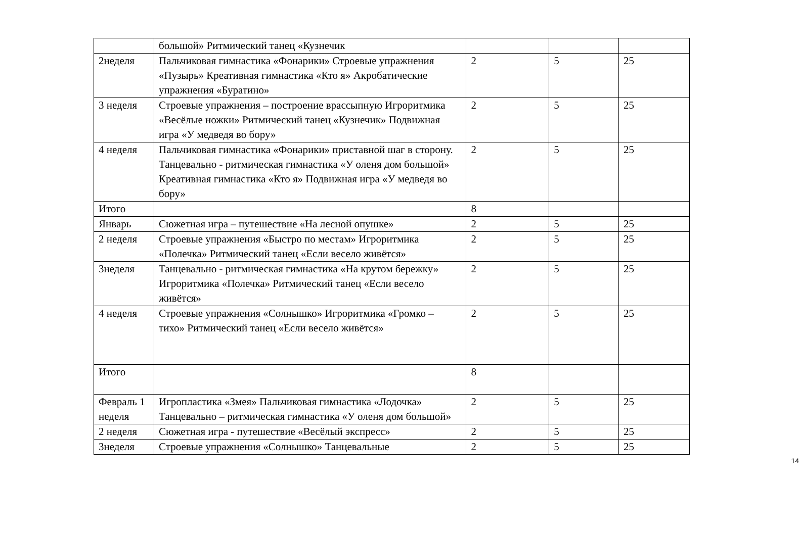| | большой» Ритмический танец «Кузнечик | | | |
| 2неделя | Пальчиковая гимнастика «Фонарики» Строевые упражнения «Пузырь» Креативная гимнастика «Кто я» Акробатические упражнения «Буратино» | 2 | 5 | 25 |
| 3 неделя | Строевые упражнения – построение врассыпную Игроритмика «Весёлые ножки» Ритмический танец «Кузнечик» Подвижная игра «У медведя во бору» | 2 | 5 | 25 |
| 4 неделя | Пальчиковая гимнастика «Фонарики» приставной шаг в сторону. Танцевально - ритмическая гимнастика «У оленя дом большой» Креативная гимнастика «Кто я» Подвижная игра «У медведя во бору» | 2 | 5 | 25 |
| Итого | | 8 | | |
| Январь | Сюжетная игра – путешествие «На лесной опушке» | 2 | 5 | 25 |
| 2 неделя | Строевые упражнения «Быстро по местам» Игроритмика «Полечка» Ритмический танец «Если весело живётся» | 2 | 5 | 25 |
| 3неделя | Танцевально - ритмическая гимнастика «На крутом бережку» Игроритмика «Полечка» Ритмический танец «Если весело живётся» | 2 | 5 | 25 |
| 4 неделя | Строевые упражнения «Солнышко» Игроритмика «Громко – тихо» Ритмический танец «Если весело живётся» | 2 | 5 | 25 |
| Итого | | 8 | | |
| Февраль 1 неделя | Игропластика «Змея» Пальчиковая гимнастика «Лодочка» Танцевально – ритмическая гимнастика «У оленя дом большой» | 2 | 5 | 25 |
| 2 неделя | Сюжетная игра - путешествие «Весёлый экспресс» | 2 | 5 | 25 |
| 3неделя | Строевые упражнения «Солнышко» Танцевальные | 2 | 5 | 25 |
14